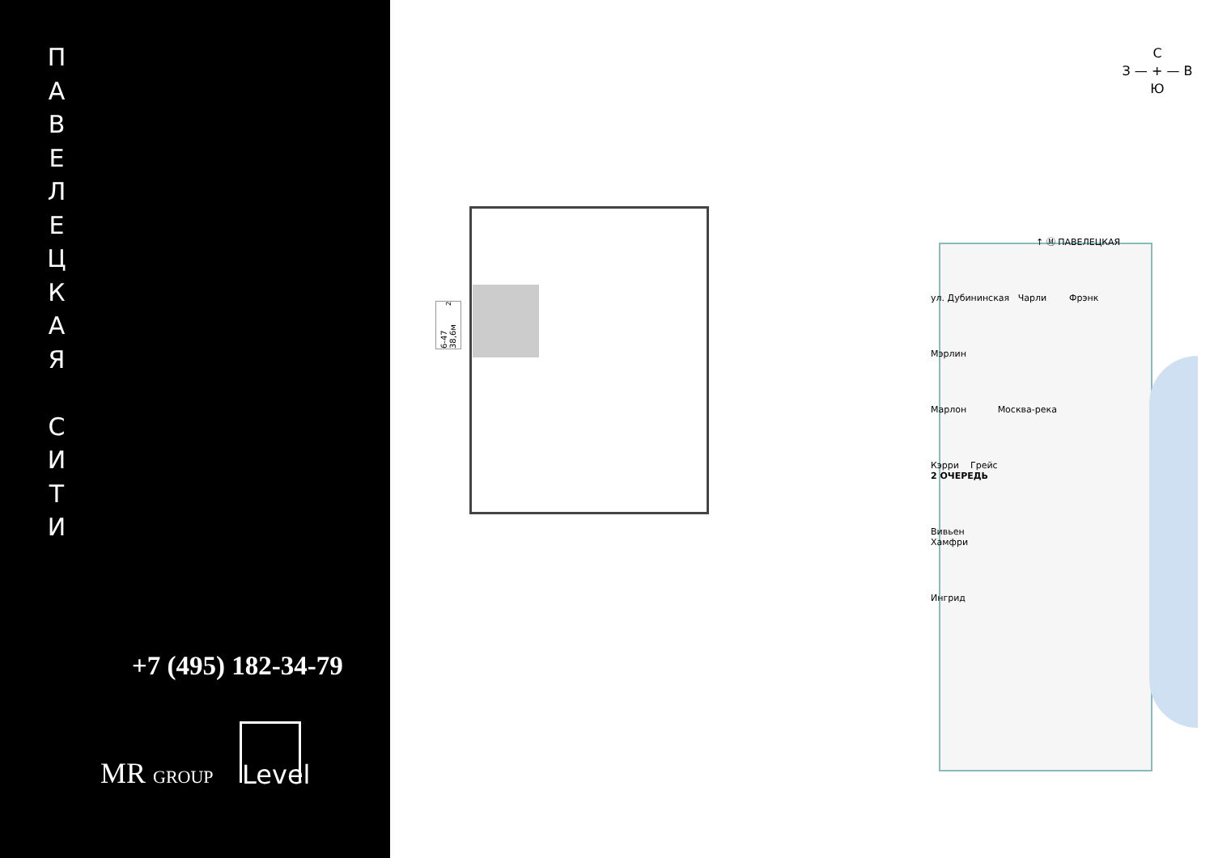П
А
В
Е
Л
Е
Ц
К
А
Я
С
И
Т
И
+7 (495) 182-34-79
MR GROUP
Level
6-47 38,6м<sup>2</sup>
С
З — + — В
Ю
↑ Ⓜ ПАВЕЛЕЦКАЯ
ул. Дубининская Чарли Фрэнк
Мэрлин
Марлон Москва-река
Кэрри Грейс
2 ОЧЕРЕДЬ
Вивьен
Хамфри
Ингрид